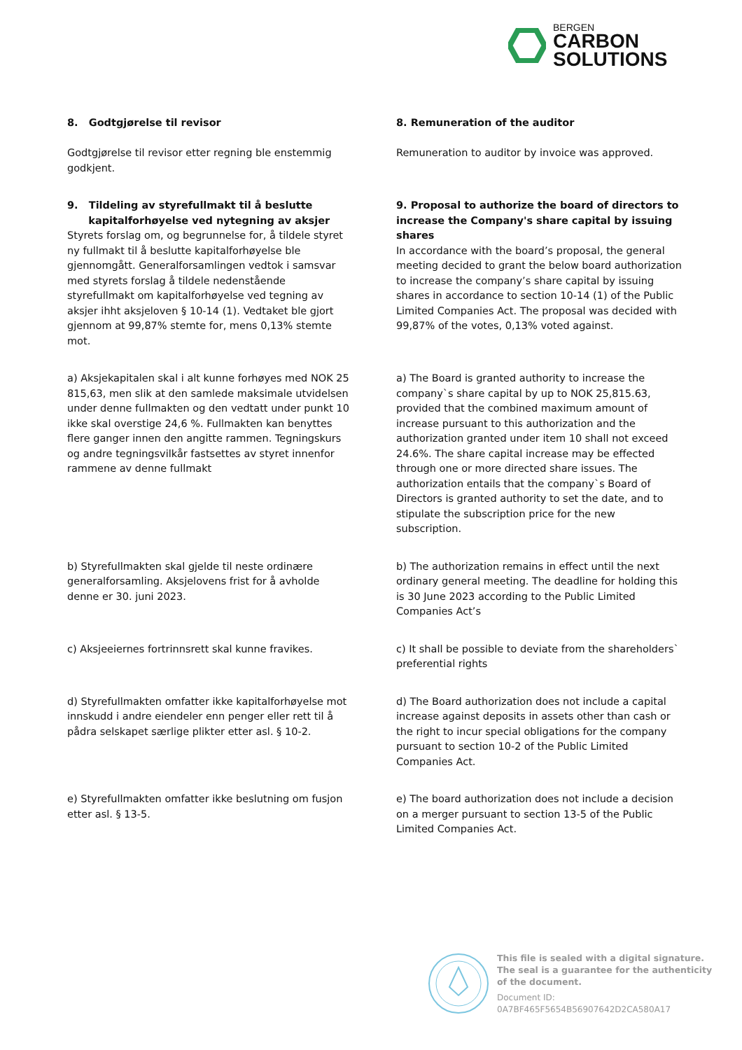BERGEN
CARBON
SOLUTIONS
8. Godtgjørelse til revisor
Godtgjørelse til revisor etter regning ble enstemmig godkjent.
8. Remuneration of the auditor
Remuneration to auditor by invoice was approved.
9. Tildeling av styrefullmakt til å beslutte
kapitalforhøyelse ved nytegning av aksjer
Styrets forslag om, og begrunnelse for, å tildele styret ny fullmakt til å beslutte kapitalforhøyelse ble gjennomgått. Generalforsamlingen vedtok i samsvar med styrets forslag å tildele nedenstående styrefullmakt om kapitalforhøyelse ved tegning av aksjer ihht aksjeloven § 10-14 (1). Vedtaket ble gjort gjennom at 99,87% stemte for, mens 0,13% stemte mot.
9. Proposal to authorize the board of directors to increase the Company's share capital by issuing shares
In accordance with the board’s proposal, the general meeting decided to grant the below board authorization to increase the company’s share capital by issuing shares in accordance to section 10-14 (1) of the Public Limited Companies Act. The proposal was decided with 99,87% of the votes, 0,13% voted against.
a) Aksjekapitalen skal i alt kunne forhøyes med NOK 25 815,63, men slik at den samlede maksimale utvidelsen under denne fullmakten og den vedtatt under punkt 10 ikke skal overstige 24,6 %. Fullmakten kan benyttes flere ganger innen den angitte rammen. Tegningskurs og andre tegningsvilkår fastsettes av styret innenfor rammene av denne fullmakt
a) The Board is granted authority to increase the company`s share capital by up to NOK 25,815.63, provided that the combined maximum amount of increase pursuant to this authorization and the authorization granted under item 10 shall not exceed 24.6%. The share capital increase may be effected through one or more directed share issues. The authorization entails that the company`s Board of Directors is granted authority to set the date, and to stipulate the subscription price for the new subscription.
b) Styrefullmakten skal gjelde til neste ordinære generalforsamling. Aksjelovens frist for å avholde denne er 30. juni 2023.
b) The authorization remains in effect until the next ordinary general meeting. The deadline for holding this is 30 June 2023 according to the Public Limited Companies Act’s
c) Aksjeeiernes fortrinnsrett skal kunne fravikes.
c) It shall be possible to deviate from the shareholders` preferential rights
d) Styrefullmakten omfatter ikke kapitalforhøyelse mot innskudd i andre eiendeler enn penger eller rett til å pådra selskapet særlige plikter etter asl. § 10-2.
d) The Board authorization does not include a capital increase against deposits in assets other than cash or the right to incur special obligations for the company pursuant to section 10-2 of the Public Limited Companies Act.
e) Styrefullmakten omfatter ikke beslutning om fusjon etter asl. § 13-5.
e) The board authorization does not include a decision on a merger pursuant to section 13-5 of the Public Limited Companies Act.
This file is sealed with a digital signature.
The seal is a guarantee for the authenticity
of the document.
Document ID:
0A7BF465F5654B56907642D2CA580A17